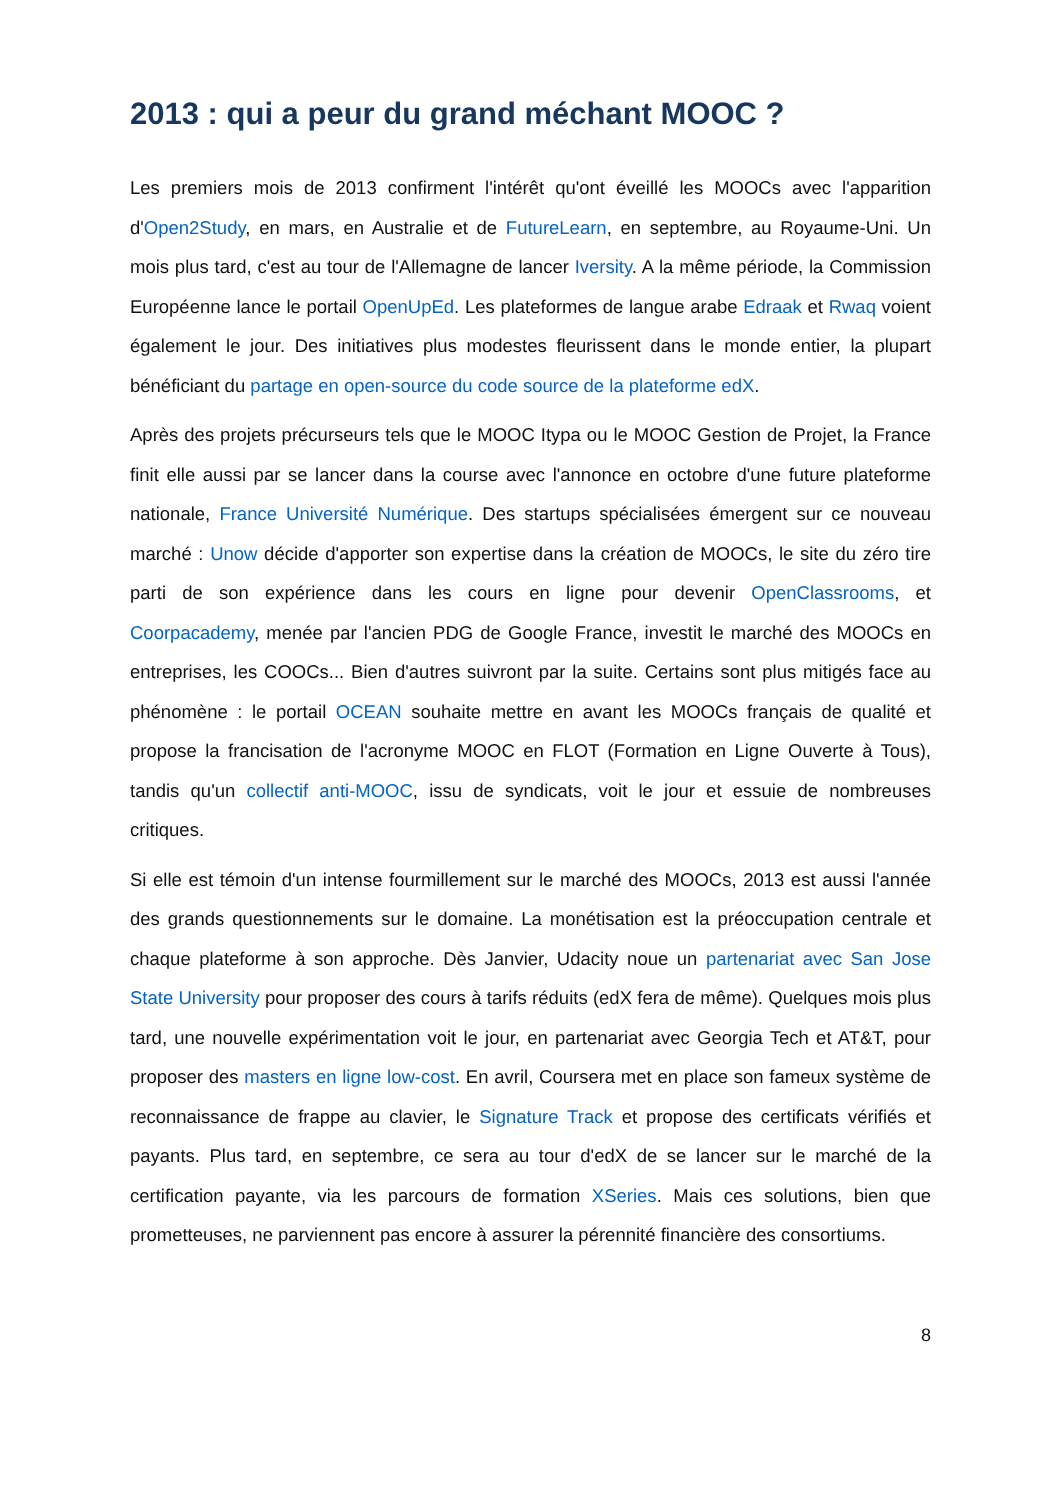2013 : qui a peur du grand méchant MOOC ?
Les premiers mois de 2013 confirment l'intérêt qu'ont éveillé les MOOCs avec l'apparition d'Open2Study, en mars, en Australie et de FutureLearn, en septembre, au Royaume-Uni. Un mois plus tard, c'est au tour de l'Allemagne de lancer Iversity. A la même période, la Commission Européenne lance le portail OpenUpEd. Les plateformes de langue arabe Edraak et Rwaq voient également le jour. Des initiatives plus modestes fleurissent dans le monde entier, la plupart bénéficiant du partage en open-source du code source de la plateforme edX.
Après des projets précurseurs tels que le MOOC Itypa ou le MOOC Gestion de Projet, la France finit elle aussi par se lancer dans la course avec l'annonce en octobre d'une future plateforme nationale, France Université Numérique. Des startups spécialisées émergent sur ce nouveau marché : Unow décide d'apporter son expertise dans la création de MOOCs, le site du zéro tire parti de son expérience dans les cours en ligne pour devenir OpenClassrooms, et Coorpacademy, menée par l'ancien PDG de Google France, investit le marché des MOOCs en entreprises, les COOCs... Bien d'autres suivront par la suite. Certains sont plus mitigés face au phénomène : le portail OCEAN souhaite mettre en avant les MOOCs français de qualité et propose la francisation de l'acronyme MOOC en FLOT (Formation en Ligne Ouverte à Tous), tandis qu'un collectif anti-MOOC, issu de syndicats, voit le jour et essuie de nombreuses critiques.
Si elle est témoin d'un intense fourmillement sur le marché des MOOCs, 2013 est aussi l'année des grands questionnements sur le domaine. La monétisation est la préoccupation centrale et chaque plateforme à son approche. Dès Janvier, Udacity noue un partenariat avec San Jose State University pour proposer des cours à tarifs réduits (edX fera de même). Quelques mois plus tard, une nouvelle expérimentation voit le jour, en partenariat avec Georgia Tech et AT&T, pour proposer des masters en ligne low-cost. En avril, Coursera met en place son fameux système de reconnaissance de frappe au clavier, le Signature Track et propose des certificats vérifiés et payants. Plus tard, en septembre, ce sera au tour d'edX de se lancer sur le marché de la certification payante, via les parcours de formation XSeries. Mais ces solutions, bien que prometteuses, ne parviennent pas encore à assurer la pérennité financière des consortiums.
8